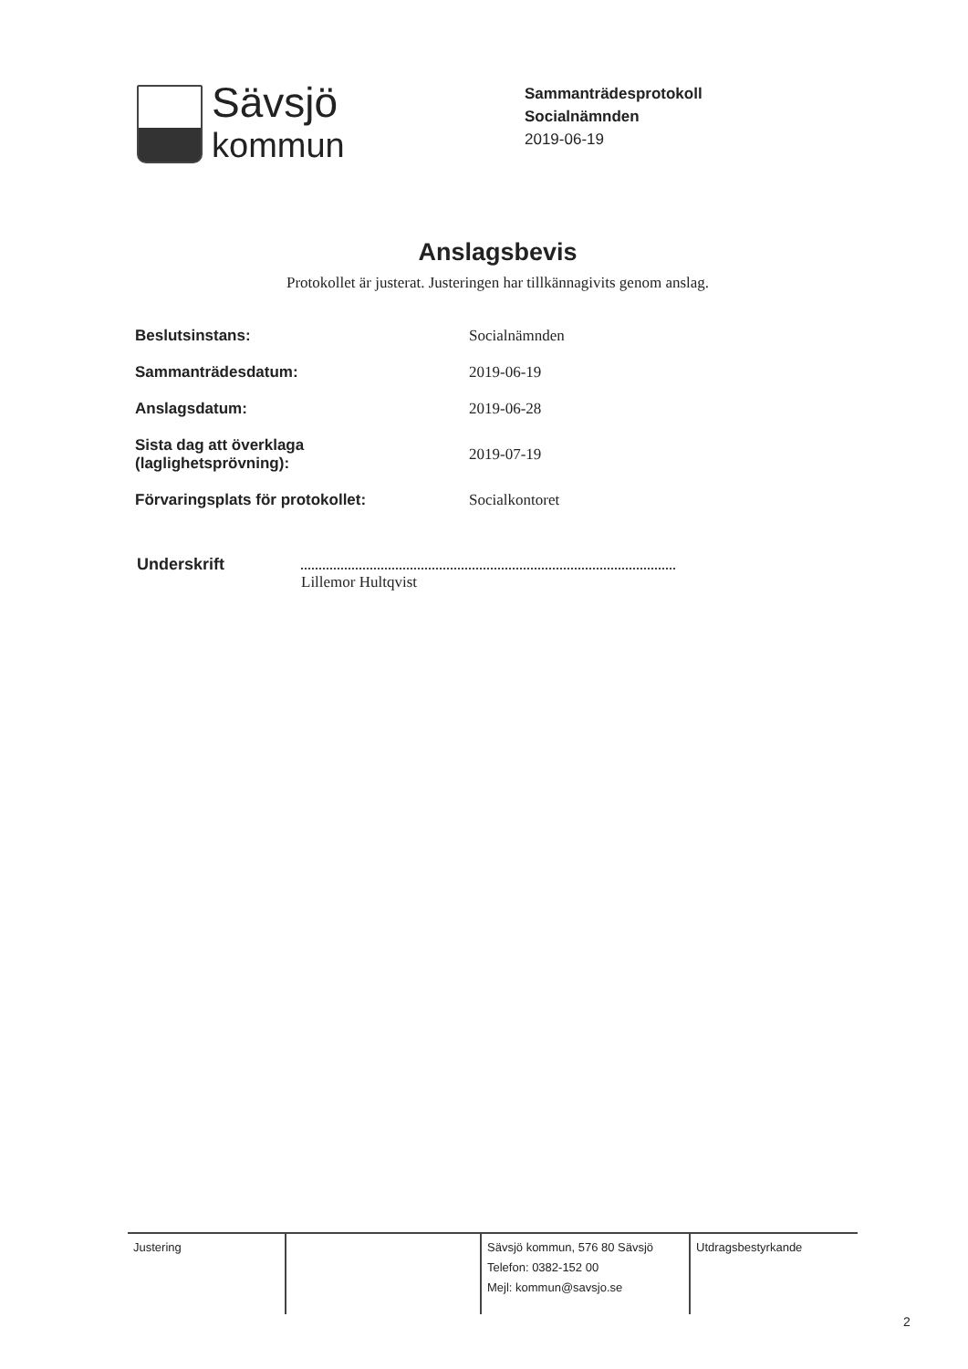Sävsjö
kommun
Sammanträdesprotokoll
Socialnämnden
2019-06-19
Anslagsbevis
Protokollet är justerat. Justeringen har tillkännagivits genom anslag.
| Beslutsinstans: | Socialnämnden |
| Sammanträdesdatum: | 2019-06-19 |
| Anslagsdatum: | 2019-06-28 |
| Sista dag att överklaga (laglighetsprövning): | 2019-07-19 |
| Förvaringsplats för protokollet: | Socialkontoret |
Underskrift
Lillemor Hultqvist
| Justering | | Sävsjö kommun, 576 80 Sävsjö Telefon: 0382-152 00 Mejl: kommun@savsjo.se | Utdragsbestyrkande |
2